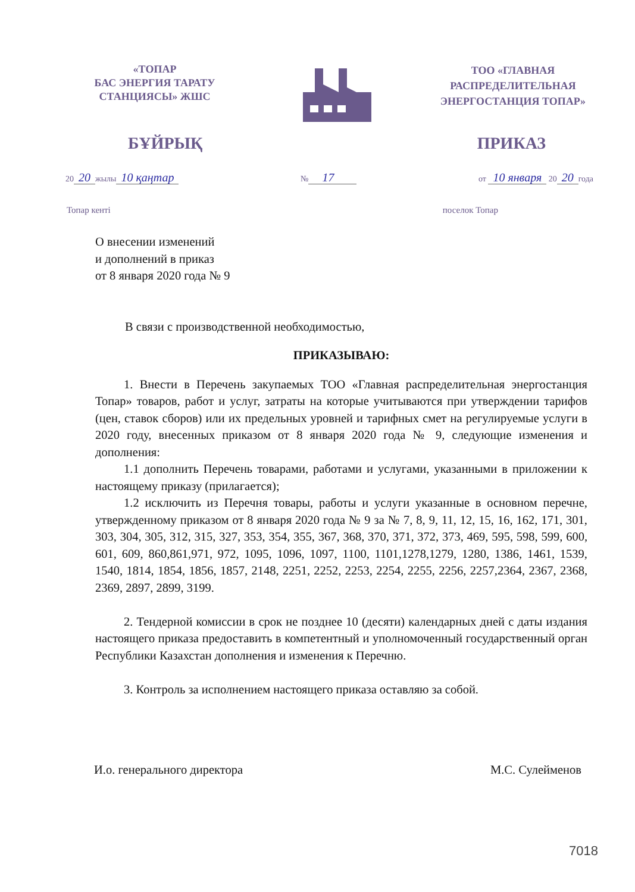«ТОПАР
БАС ЭНЕРГИЯ ТАРАТУ
СТАНЦИЯСЫ» ЖШС
ТОО «ГЛАВНАЯ
РАСПРЕДЕЛИТЕЛЬНАЯ
ЭНЕРГОСТАНЦИЯ ТОПАР»
БҰЙРЫҚ ПРИКАЗ
20 20 жылы 10 қаңтар № 17 от 10 января 20 20 года
Топар кенті поселок Топар
О внесении изменений
и дополнений в приказ
от 8 января 2020 года № 9
В связи с производственной необходимостью,
ПРИКАЗЫВАЮ:
1. Внести в Перечень закупаемых ТОО «Главная распределительная энергостанция Топар» товаров, работ и услуг, затраты на которые учитываются при утверждении тарифов (цен, ставок сборов) или их предельных уровней и тарифных смет на регулируемые услуги в 2020 году, внесенных приказом от 8 января 2020 года № 9, следующие изменения и дополнения:
1.1 дополнить Перечень товарами, работами и услугами, указанными в приложении к настоящему приказу (прилагается);
1.2 исключить из Перечня товары, работы и услуги указанные в основном перечне, утвержденному приказом от 8 января 2020 года № 9 за № 7, 8, 9, 11, 12, 15, 16, 162, 171, 301, 303, 304, 305, 312, 315, 327, 353, 354, 355, 367, 368, 370, 371, 372, 373, 469, 595, 598, 599, 600, 601, 609, 860,861,971, 972, 1095, 1096, 1097, 1100, 1101,1278,1279, 1280, 1386, 1461, 1539, 1540, 1814, 1854, 1856, 1857, 2148, 2251, 2252, 2253, 2254, 2255, 2256, 2257,2364, 2367, 2368, 2369, 2897, 2899, 3199.
2. Тендерной комиссии в срок не позднее 10 (десяти) календарных дней с даты издания настоящего приказа предоставить в компетентный и уполномоченный государственный орган Республики Казахстан дополнения и изменения к Перечню.
3. Контроль за исполнением настоящего приказа оставляю за собой.
И.о. генерального директора М.С. Сулейменов
7018